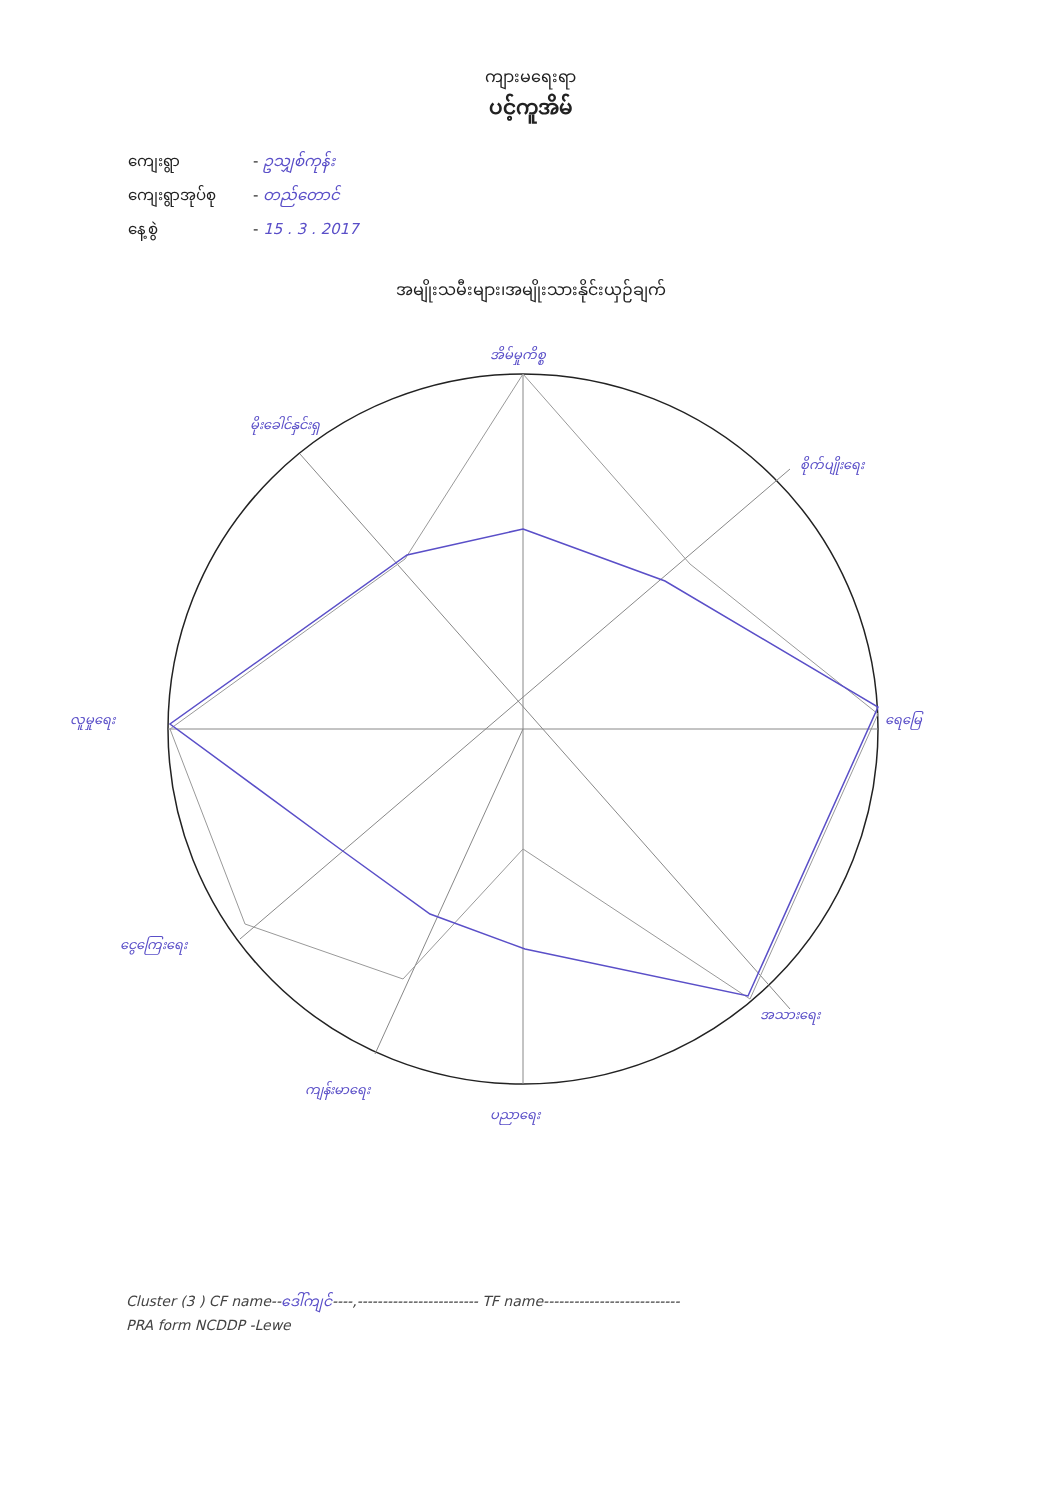ကျားမရေးရာ
ပင့်ကူအိမ်
ကျေးရွာ - ဥသျှစ်ကုန်း
ကျေးရွာအုပ်စု - တည်တောင်
နေ့စွဲ - 15 . 3 . 2017
အမျိုးသမီးများ၊အမျိုးသားနိုင်းယှဉ်ချက်
အိမ်မှုကိစ္စ
မိုးခေါင်နှင်းရှ
စိုက်ပျိုးရေး
ရေမြေ
အသားရေး
ပညာရေး
ကျန်းမာရေး
ငွေကြေးရေး
လူမှုရေး
Cluster (3 ) CF name--ဒေါ်ကျင်----,------------------------ TF name---------------------------
PRA form NCDDP -Lewe